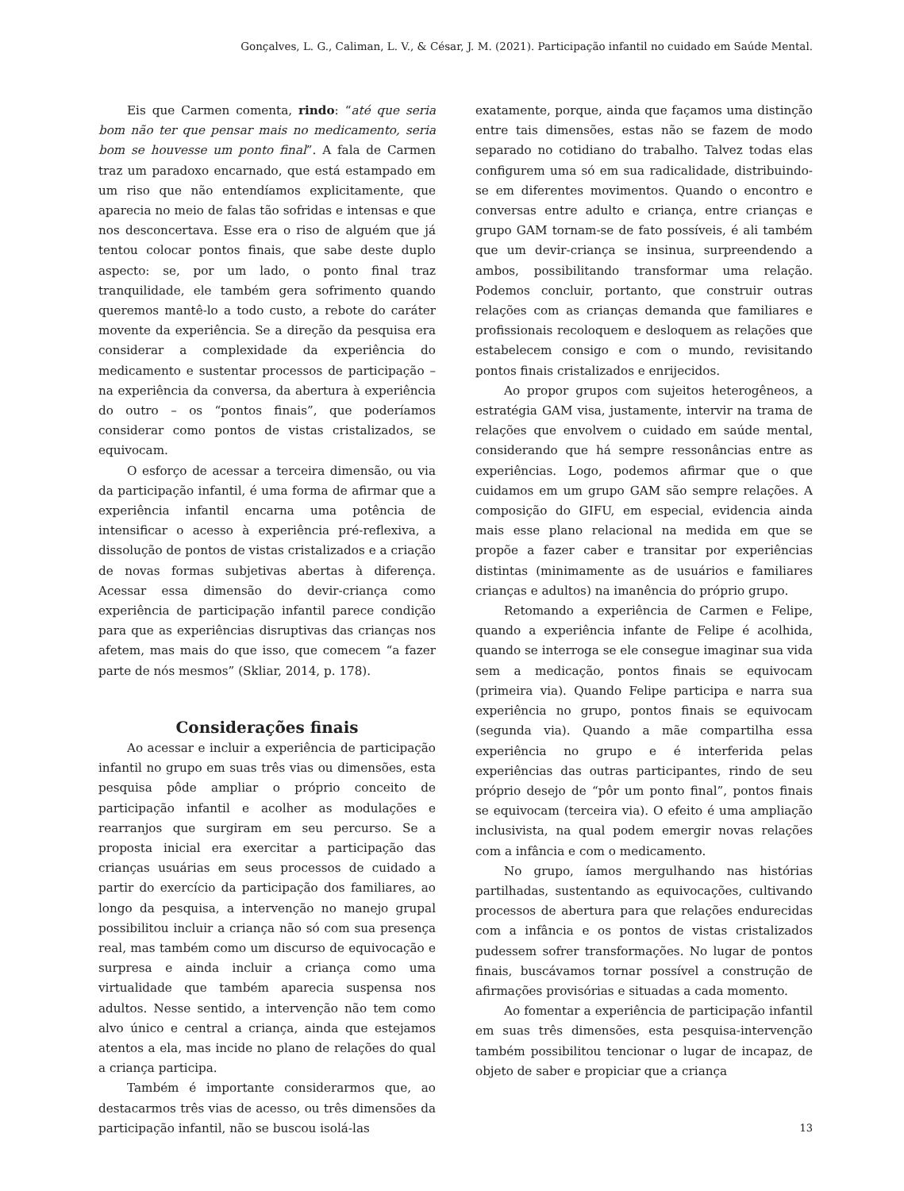Gonçalves, L. G., Caliman, L. V., & César, J. M. (2021). Participação infantil no cuidado em Saúde Mental.
Eis que Carmen comenta, rindo: “até que seria bom não ter que pensar mais no medicamento, seria bom se houvesse um ponto final”. A fala de Carmen traz um paradoxo encarnado, que está estampado em um riso que não entendíamos explicitamente, que aparecia no meio de falas tão sofridas e intensas e que nos desconcertava. Esse era o riso de alguém que já tentou colocar pontos finais, que sabe deste duplo aspecto: se, por um lado, o ponto final traz tranquilidade, ele também gera sofrimento quando queremos mantê-lo a todo custo, a rebote do caráter movente da experiência. Se a direção da pesquisa era considerar a complexidade da experiência do medicamento e sustentar processos de participação – na experiência da conversa, da abertura à experiência do outro – os “pontos finais”, que poderíamos considerar como pontos de vistas cristalizados, se equivocam.
O esforço de acessar a terceira dimensão, ou via da participação infantil, é uma forma de afirmar que a experiência infantil encarna uma potência de intensificar o acesso à experiência pré-reflexiva, a dissolução de pontos de vistas cristalizados e a criação de novas formas subjetivas abertas à diferença. Acessar essa dimensão do devir-criança como experiência de participação infantil parece condição para que as experiências disruptivas das crianças nos afetem, mas mais do que isso, que comecem “a fazer parte de nós mesmos” (Skliar, 2014, p. 178).
Considerações finais
Ao acessar e incluir a experiência de participação infantil no grupo em suas três vias ou dimensões, esta pesquisa pôde ampliar o próprio conceito de participação infantil e acolher as modulações e rearranjos que surgiram em seu percurso. Se a proposta inicial era exercitar a participação das crianças usuárias em seus processos de cuidado a partir do exercício da participação dos familiares, ao longo da pesquisa, a intervenção no manejo grupal possibilitou incluir a criança não só com sua presença real, mas também como um discurso de equivocação e surpresa e ainda incluir a criança como uma virtualidade que também aparecia suspensa nos adultos. Nesse sentido, a intervenção não tem como alvo único e central a criança, ainda que estejamos atentos a ela, mas incide no plano de relações do qual a criança participa.
Também é importante considerarmos que, ao destacarmos três vias de acesso, ou três dimensões da participação infantil, não se buscou isolá-las
exatamente, porque, ainda que façamos uma distinção entre tais dimensões, estas não se fazem de modo separado no cotidiano do trabalho. Talvez todas elas configurem uma só em sua radicalidade, distribuindo-se em diferentes movimentos. Quando o encontro e conversas entre adulto e criança, entre crianças e grupo GAM tornam-se de fato possíveis, é ali também que um devir-criança se insinua, surpreendendo a ambos, possibilitando transformar uma relação. Podemos concluir, portanto, que construir outras relações com as crianças demanda que familiares e profissionais recoloquem e desloquem as relações que estabelecem consigo e com o mundo, revisitando pontos finais cristalizados e enrijecidos.
Ao propor grupos com sujeitos heterogêneos, a estratégia GAM visa, justamente, intervir na trama de relações que envolvem o cuidado em saúde mental, considerando que há sempre ressonâncias entre as experiências. Logo, podemos afirmar que o que cuidamos em um grupo GAM são sempre relações. A composição do GIFU, em especial, evidencia ainda mais esse plano relacional na medida em que se propõe a fazer caber e transitar por experiências distintas (minimamente as de usuários e familiares crianças e adultos) na imanência do próprio grupo.
Retomando a experiência de Carmen e Felipe, quando a experiência infante de Felipe é acolhida, quando se interroga se ele consegue imaginar sua vida sem a medicação, pontos finais se equivocam (primeira via). Quando Felipe participa e narra sua experiência no grupo, pontos finais se equivocam (segunda via). Quando a mãe compartilha essa experiência no grupo e é interferida pelas experiências das outras participantes, rindo de seu próprio desejo de “pôr um ponto final”, pontos finais se equivocam (terceira via). O efeito é uma ampliação inclusivista, na qual podem emergir novas relações com a infância e com o medicamento.
No grupo, íamos mergulhando nas histórias partilhadas, sustentando as equivocações, cultivando processos de abertura para que relações endurecidas com a infância e os pontos de vistas cristalizados pudessem sofrer transformações. No lugar de pontos finais, buscávamos tornar possível a construção de afirmações provisórias e situadas a cada momento.
Ao fomentar a experiência de participação infantil em suas três dimensões, esta pesquisa-intervenção também possibilitou tencionar o lugar de incapaz, de objeto de saber e propiciar que a criança
13